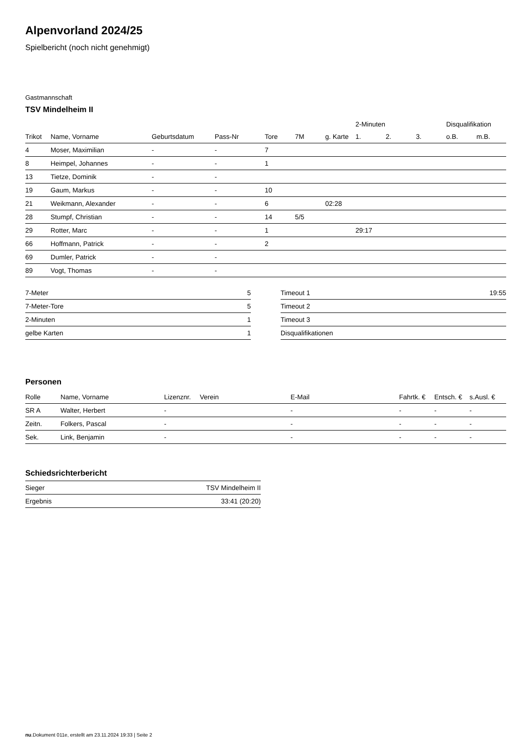Alpenvorland 2024/25
Spielbericht (noch nicht genehmigt)
Gastmannschaft
TSV Mindelheim II
| | | | | | | | 2-Minuten | | | Disqualifikation | |
| Trikot | Name, Vorname | Geburtsdatum | Pass-Nr | Tore | 7M | g. Karte | 1. | 2. | 3. | o.B. | m.B. |
| 4 | Moser, Maximilian | - | - | 7 | | | | | | | |
| 8 | Heimpel, Johannes | - | - | 1 | | | | | | | |
| 13 | Tietze, Dominik | - | - | | | | | | | | |
| 19 | Gaum, Markus | - | - | 10 | | | | | | | |
| 21 | Weikmann, Alexander | - | - | 6 | | 02:28 | | | | | |
| 28 | Stumpf, Christian | - | - | 14 | 5/5 | | | | | | |
| 29 | Rotter, Marc | - | - | 1 | | | 29:17 | | | | |
| 66 | Hoffmann, Patrick | - | - | 2 | | | | | | | |
| 69 | Dumler, Patrick | - | - | | | | | | | | |
| 89 | Vogt, Thomas | - | - | | | | | | | | |
| 7-Meter | 5 |
| 7-Meter-Tore | 5 |
| 2-Minuten | 1 |
| gelbe Karten | 1 |
| Timeout 1 | 19:55 |
| Timeout 2 | |
| Timeout 3 | |
| Disqualifikationen | |
Personen
| Rolle | Name, Vorname | Lizenznr. | Verein | E-Mail | Fahrtk. € | Entsch. € | s.Ausl. € |
| --- | --- | --- | --- | --- | --- | --- | --- |
| SR A | Walter, Herbert | - | | - | - | - | - |
| Zeitn. | Folkers, Pascal | - | | - | - | - | - |
| Sek. | Link, Benjamin | - | | - | - | - | - |
Schiedsrichterbericht
| Sieger | TSV Mindelheim II |
| Ergebnis | 33:41 (20:20) |
nu.Dokument 011e, erstellt am 23.11.2024 19:33 | Seite 2